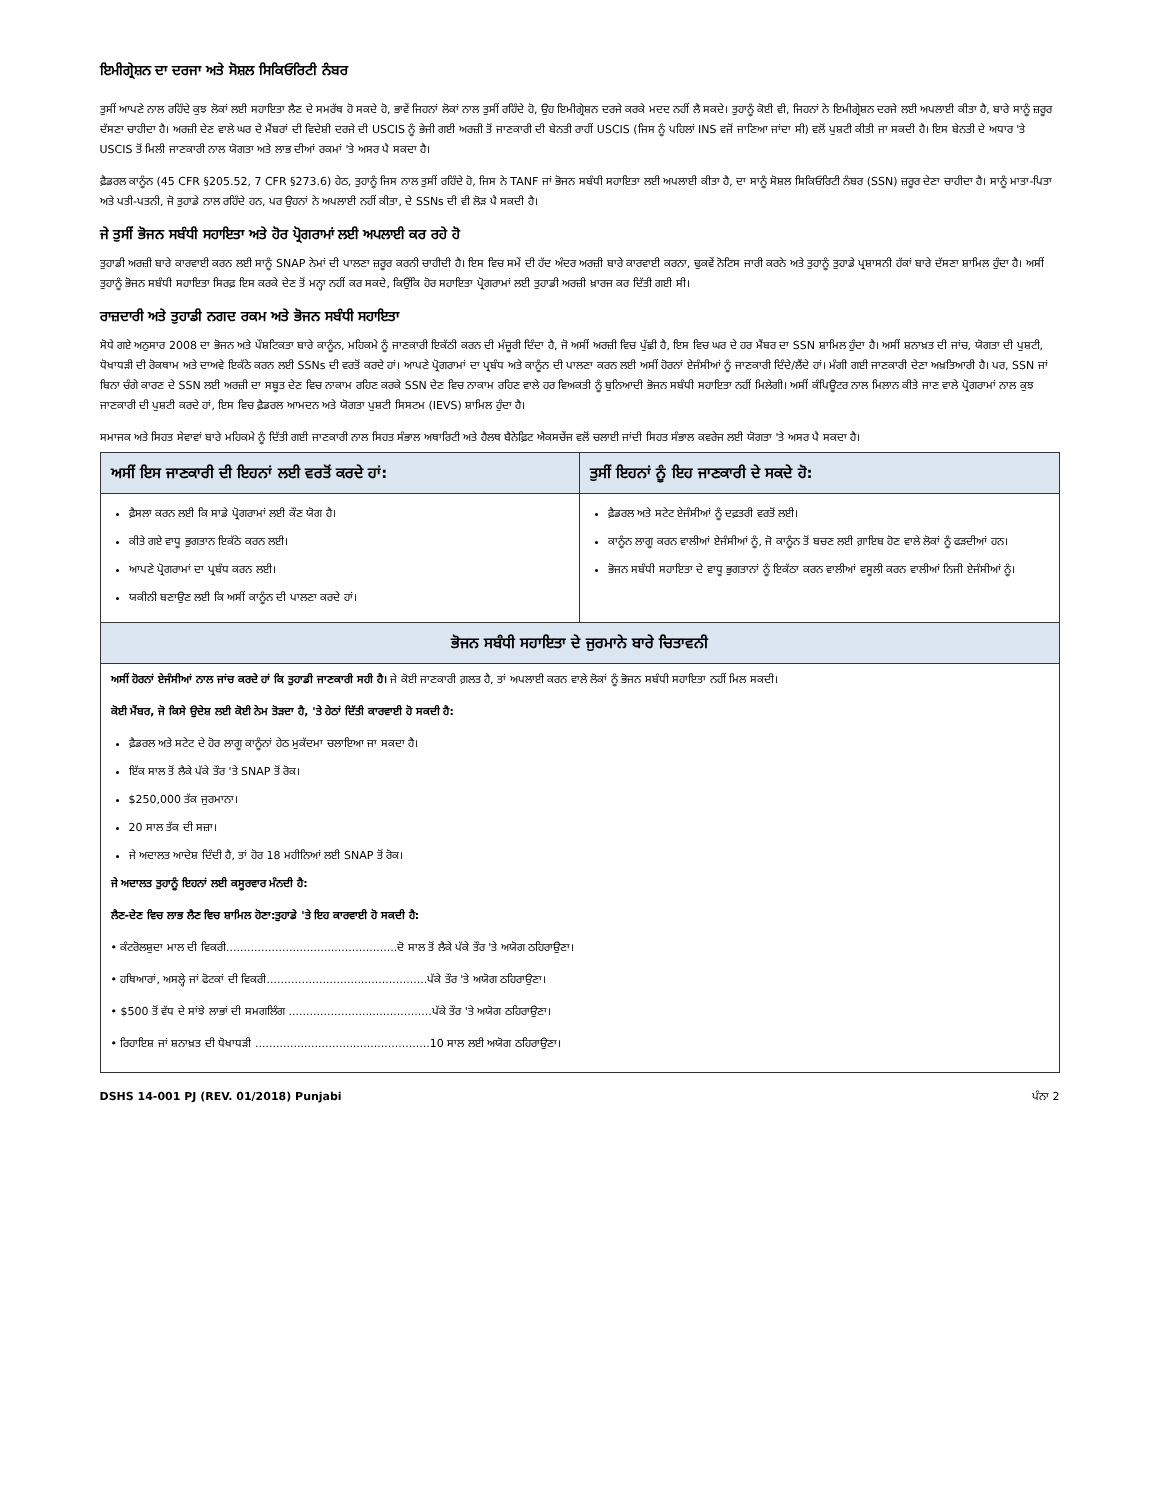ਇਮੀਗ੍ਰੇਸ਼ਨ ਦਾ ਦਰਜਾ ਅਤੇ ਸੋਸ਼ਲ ਸਿਕਿਓਰਿਟੀ ਨੰਬਰ
ਤੁਸੀਂ ਆਪਣੇ ਨਾਲ ਰਹਿੰਦੇ ਕੁਝ ਲੋਕਾਂ ਲਈ ਸਹਾਇਤਾ ਲੈਣ ਦੇ ਸਮਰੱਥ ਹੋ ਸਕਦੇ ਹੋ, ਭਾਵੇਂ ਜਿਹਨਾਂ ਲੋਕਾਂ ਨਾਲ ਤੁਸੀਂ ਰਹਿੰਦੇ ਹੋ, ਉਹ ਇਮੀਗ੍ਰੇਸ਼ਨ ਦਰਜੇ ਕਰਕੇ ਮਦਦ ਨਹੀਂ ਲੈ ਸਕਦੇ। ਤੁਹਾਨੂੰ ਕੋਈ ਵੀ, ਜਿਹਨਾਂ ਨੇ ਇਮੀਗ੍ਰੇਸ਼ਨ ਦਰਜੇ ਲਈ ਅਪਲਾਈ ਕੀਤਾ ਹੈ, ਬਾਰੇ ਸਾਨੂੰ ਜ਼ਰੂਰ ਦੱਸਣਾ ਚਾਹੀਦਾ ਹੈ। ਅਰਜ਼ੀ ਦੇਣ ਵਾਲੇ ਘਰ ਦੇ ਮੈਂਬਰਾਂ ਦੀ ਵਿਦੇਸ਼ੀ ਦਰਜੇ ਦੀ USCIS ਨੂੰ ਭੇਜੀ ਗਈ ਅਰਜ਼ੀ ਤੋਂ ਜਾਣਕਾਰੀ ਦੀ ਬੇਨਤੀ ਰਾਹੀਂ USCIS (ਜਿਸ ਨੂੰ ਪਹਿਲਾਂ INS ਵਜੋਂ ਜਾਣਿਆ ਜਾਂਦਾ ਸੀ) ਵਲੋਂ ਪੁਸ਼ਟੀ ਕੀਤੀ ਜਾ ਸਕਦੀ ਹੈ। ਇਸ ਬੇਨਤੀ ਦੇ ਅਧਾਰ 'ਤੇ USCIS ਤੋਂ ਮਿਲੀ ਜਾਣਕਾਰੀ ਨਾਲ ਯੋਗਤਾ ਅਤੇ ਲਾਭ ਦੀਆਂ ਰਕਮਾਂ 'ਤੇ ਅਸਰ ਪੈ ਸਕਦਾ ਹੈ।
ਫ਼ੈਡਰਲ ਕਾਨੂੰਨ (45 CFR §205.52, 7 CFR §273.6) ਹੇਠ, ਤੁਹਾਨੂੰ ਜਿਸ ਨਾਲ ਤੁਸੀਂ ਰਹਿੰਦੇ ਹੋ, ਜਿਸ ਨੇ TANF ਜਾਂ ਭੋਜਨ ਸਬੰਧੀ ਸਹਾਇਤਾ ਲਈ ਅਪਲਾਈ ਕੀਤਾ ਹੈ, ਦਾ ਸਾਨੂੰ ਸੋਸ਼ਲ ਸਿਕਿਓਰਿਟੀ ਨੰਬਰ (SSN) ਜ਼ਰੂਰ ਦੇਣਾ ਚਾਹੀਦਾ ਹੈ। ਸਾਨੂੰ ਮਾਤਾ-ਪਿਤਾ ਅਤੇ ਪਤੀ-ਪਤਨੀ, ਜੋ ਤੁਹਾਡੇ ਨਾਲ ਰਹਿੰਦੇ ਹਨ, ਪਰ ਉਹਨਾਂ ਨੇ ਅਪਲਾਈ ਨਹੀਂ ਕੀਤਾ, ਦੇ SSNs ਦੀ ਵੀ ਲੋੜ ਪੈ ਸਕਦੀ ਹੈ।
ਜੇ ਤੁਸੀਂ ਭੋਜਨ ਸਬੰਧੀ ਸਹਾਇਤਾ ਅਤੇ ਹੋਰ ਪ੍ਰੋਗਰਾਮਾਂ ਲਈ ਅਪਲਾਈ ਕਰ ਰਹੇ ਹੋ
ਤੁਹਾਡੀ ਅਰਜ਼ੀ ਬਾਰੇ ਕਾਰਵਾਈ ਕਰਨ ਲਈ ਸਾਨੂੰ SNAP ਨੇਮਾਂ ਦੀ ਪਾਲਣਾ ਜ਼ਰੂਰ ਕਰਨੀ ਚਾਹੀਦੀ ਹੈ। ਇਸ ਵਿਚ ਸਮੇਂ ਦੀ ਹੱਦ ਅੰਦਰ ਅਰਜ਼ੀ ਬਾਰੇ ਕਾਰਵਾਈ ਕਰਨਾ, ਢੁਕਵੇਂ ਨੋਟਿਸ ਜਾਰੀ ਕਰਨੇ ਅਤੇ ਤੁਹਾਨੂੰ ਤੁਹਾਡੇ ਪ੍ਰਸ਼ਾਸਨੀ ਹੱਕਾਂ ਬਾਰੇ ਦੱਸਣਾ ਸ਼ਾਮਿਲ ਹੁੰਦਾ ਹੈ। ਅਸੀਂ ਤੁਹਾਨੂੰ ਭੋਜਨ ਸਬੰਧੀ ਸਹਾਇਤਾ ਸਿਰਫ਼ ਇਸ ਕਰਕੇ ਦੇਣ ਤੋਂ ਮਨ੍ਹਾ ਨਹੀਂ ਕਰ ਸਕਦੇ, ਕਿਉਂਕਿ ਹੋਰ ਸਹਾਇਤਾ ਪ੍ਰੋਗਰਾਮਾਂ ਲਈ ਤੁਹਾਡੀ ਅਰਜ਼ੀ ਖ਼ਾਰਜ ਕਰ ਦਿੱਤੀ ਗਈ ਸੀ।
ਰਾਜ਼ਦਾਰੀ ਅਤੇ ਤੁਹਾਡੀ ਨਗਦ ਰਕਮ ਅਤੇ ਭੋਜਨ ਸਬੰਧੀ ਸਹਾਇਤਾ
ਸੋਧੇ ਗਏ ਅਨੁਸਾਰ 2008 ਦਾ ਭੋਜਨ ਅਤੇ ਪੌਸ਼ਟਿਕਤਾ ਬਾਰੇ ਕਾਨੂੰਨ, ਮਹਿਕਮੇ ਨੂੰ ਜਾਣਕਾਰੀ ਇਕੱਠੀ ਕਰਨ ਦੀ ਮੰਜ਼ੂਰੀ ਦਿੰਦਾ ਹੈ, ਜੋ ਅਸੀਂ ਅਰਜ਼ੀ ਵਿਚ ਪੁੱਛੀ ਹੈ, ਇਸ ਵਿਚ ਘਰ ਦੇ ਹਰ ਮੈਂਬਰ ਦਾ SSN ਸ਼ਾਮਿਲ ਹੁੰਦਾ ਹੈ। ਅਸੀਂ ਸ਼ਨਾਖ਼ਤ ਦੀ ਜਾਂਚ, ਯੋਗਤਾ ਦੀ ਪੁਸ਼ਟੀ, ਧੋਖਾਧੜੀ ਦੀ ਰੋਕਥਾਮ ਅਤੇ ਦਾਅਵੇ ਇਕੱਠੇ ਕਰਨ ਲਈ SSNs ਦੀ ਵਰਤੋਂ ਕਰਦੇ ਹਾਂ। ਆਪਣੇ ਪ੍ਰੋਗਰਾਮਾਂ ਦਾ ਪ੍ਰਬੰਧ ਅਤੇ ਕਾਨੂੰਨ ਦੀ ਪਾਲਣਾ ਕਰਨ ਲਈ ਅਸੀਂ ਹੋਰਨਾਂ ਏਜੰਸੀਆਂ ਨੂੰ ਜਾਣਕਾਰੀ ਦਿੰਦੇ/ਲੈਂਦੇ ਹਾਂ। ਮੰਗੀ ਗਈ ਜਾਣਕਾਰੀ ਦੇਣਾ ਅਖ਼ਤਿਆਰੀ ਹੈ। ਪਰ, SSN ਜਾਂ ਬਿਨਾ ਚੰਗੇ ਕਾਰਣ ਦੇ SSN ਲਈ ਅਰਜ਼ੀ ਦਾ ਸਬੂਤ ਦੇਣ ਵਿਚ ਨਾਕਾਮ ਰਹਿਣ ਕਰਕੇ SSN ਦੇਣ ਵਿਚ ਨਾਕਾਮ ਰਹਿਣ ਵਾਲੇ ਹਰ ਵਿਅਕਤੀ ਨੂੰ ਬੁਨਿਆਦੀ ਭੋਜਨ ਸਬੰਧੀ ਸਹਾਇਤਾ ਨਹੀਂ ਮਿਲੇਗੀ। ਅਸੀਂ ਕੰਪਿਊਟਰ ਨਾਲ ਮਿਲਾਨ ਕੀਤੇ ਜਾਣ ਵਾਲੇ ਪ੍ਰੋਗਰਾਮਾਂ ਨਾਲ ਕੁਝ ਜਾਣਕਾਰੀ ਦੀ ਪੁਸ਼ਟੀ ਕਰਦੇ ਹਾਂ, ਇਸ ਵਿਚ ਫ਼ੈਡਰਲ ਆਮਦਨ ਅਤੇ ਯੋਗਤਾ ਪੁਸ਼ਟੀ ਸਿਸਟਮ (IEVS) ਸ਼ਾਮਿਲ ਹੁੰਦਾ ਹੈ।
ਸਮਾਜਕ ਅਤੇ ਸਿਹਤ ਸੇਵਾਵਾਂ ਬਾਰੇ ਮਹਿਕਮੇ ਨੂੰ ਦਿੱਤੀ ਗਈ ਜਾਣਕਾਰੀ ਨਾਲ ਸਿਹਤ ਸੰਭਾਲ ਅਥਾਰਿਟੀ ਅਤੇ ਹੈਲਥ ਬੈਨੇਫ਼ਿਟ ਐਕਸਚੇਂਜ ਵਲੋਂ ਚਲਾਈ ਜਾਂਦੀ ਸਿਹਤ ਸੰਭਾਲ ਕਵਰੇਜ ਲਈ ਯੋਗਤਾ 'ਤੇ ਅਸਰ ਪੈ ਸਕਦਾ ਹੈ।
| ਅਸੀਂ ਇਸ ਜਾਣਕਾਰੀ ਦੀ ਇਹਨਾਂ ਲਈ ਵਰਤੋਂ ਕਰਦੇ ਹਾਂ: | ਤੁਸੀਂ ਇਹਨਾਂ ਨੂੰ ਇਹ ਜਾਣਕਾਰੀ ਦੇ ਸਕਦੇ ਹੋ: |
| --- | --- |
| ਫ਼ੈਸਲਾ ਕਰਨ ਲਈ ਕਿ ਸਾਡੇ ਪ੍ਰੋਗਰਾਮਾਂ ਲਈ ਕੌਣ ਯੋਗ ਹੈ। ਕੀਤੇ ਗਏ ਵਾਧੂ ਭੁਗਤਾਨ ਇਕੱਠੇ ਕਰਨ ਲਈ। ਆਪਣੇ ਪ੍ਰੋਗਰਾਮਾਂ ਦਾ ਪ੍ਰਬੰਧ ਕਰਨ ਲਈ। ਯਕੀਨੀ ਬਣਾਉਣ ਲਈ ਕਿ ਅਸੀਂ ਕਾਨੂੰਨ ਦੀ ਪਾਲਣਾ ਕਰਦੇ ਹਾਂ। | ਫ਼ੈਡਰਲ ਅਤੇ ਸਟੇਟ ਏਜੰਸੀਆਂ ਨੂੰ ਦਫ਼ਤਰੀ ਵਰਤੋਂ ਲਈ। ਕਾਨੂੰਨ ਲਾਗੂ ਕਰਨ ਵਾਲੀਆਂ ਏਜੰਸੀਆਂ ਨੂੰ, ਜੋ ਕਾਨੂੰਨ ਤੋਂ ਬਚਣ ਲਈ ਗ਼ਾਇਬ ਹੋਣ ਵਾਲੇ ਲੋਕਾਂ ਨੂੰ ਫੜਦੀਆਂ ਹਨ। ਭੋਜਨ ਸਬੰਧੀ ਸਹਾਇਤਾ ਦੇ ਵਾਧੂ ਭੁਗਤਾਨਾਂ ਨੂੰ ਇਕੱਠਾ ਕਰਨ ਵਾਲੀਆਂ ਵਸੂਲੀ ਕਰਨ ਵਾਲੀਆਂ ਨਿਜੀ ਏਜੰਸੀਆਂ ਨੂੰ। |
| ਭੋਜਨ ਸਬੰਧੀ ਸਹਾਇਤਾ ਦੇ ਜੁਰਮਾਨੇ ਬਾਰੇ ਚਿਤਾਵਨੀ | |
| ਅਸੀਂ ਹੋਰਨਾਂ ਏਜੰਸੀਆਂ ਨਾਲ ਜਾਂਚ ਕਰਦੇ ਹਾਂ ਕਿ ਤੁਹਾਡੀ ਜਾਣਕਾਰੀ ਸਹੀ ਹੈ। ਜੇ ਕੋਈ ਜਾਣਕਾਰੀ ਗ਼ਲਤ ਹੈ, ਤਾਂ ਅਪਲਾਈ ਕਰਨ ਵਾਲੇ ਲੋਕਾਂ ਨੂੰ ਭੋਜਨ ਸਬੰਧੀ ਸਹਾਇਤਾ ਨਹੀਂ ਮਿਲ ਸਕਦੀ। ਕੋਈ ਮੈਂਬਰ, ਜੋ ਕਿਸੇ ਉਦੇਸ਼ ਲਈ ਕੋਈ ਨੇਮ ਤੋੜਦਾ ਹੈ, 'ਤੇ ਹੇਠਾਂ ਦਿੱਤੀ ਕਾਰਵਾਈ ਹੋ ਸਕਦੀ ਹੈ: ਫ਼ੈਡਰਲ ਅਤੇ ਸਟੇਟ ਦੇ ਹੋਰ ਲਾਗੂ ਕਾਨੂੰਨਾਂ ਹੇਠ ਮੁਕੱਦਮਾ ਚਲਾਇਆ ਜਾ ਸਕਦਾ ਹੈ। ਇੱਕ ਸਾਲ ਤੋਂ ਲੈਕੇ ਪੱਕੇ ਤੌਰ 'ਤੇ SNAP ਤੋਂ ਰੋਕ। $250,000 ਤੱਕ ਜੁਰਮਾਨਾ। 20 ਸਾਲ ਤੱਕ ਦੀ ਸਜ਼ਾ। ਜੇ ਅਦਾਲਤ ਆਦੇਸ਼ ਦਿੰਦੀ ਹੈ, ਤਾਂ ਹੋਰ 18 ਮਹੀਨਿਆਂ ਲਈ SNAP ਤੋਂ ਰੋਕ। ਜੇ ਅਦਾਲਤ ਤੁਹਾਨੂੰ ਇਹਨਾਂ ਲਈ ਕਸੂਰਵਾਰ ਮੰਨਦੀ ਹੈ: ਲੈਣ-ਦੇਣ ਵਿਚ ਲਾਭ ਲੈਣ ਵਿਚ ਸ਼ਾਮਿਲ ਹੋਣਾ: ਤੁਹਾਡੇ 'ਤੇ ਇਹ ਕਾਰਵਾਈ ਹੋ ਸਕਦੀ ਹੈ: • ਕੰਟਰੋਲਸ਼ੁਦਾ ਮਾਲ ਦੀ ਵਿਕਰੀ.................................................ਦੋ ਸਾਲ ਤੋਂ ਲੈਕੇ ਪੱਕੇ ਤੌਰ 'ਤੇ ਅਯੋਗ ਠਹਿਰਾਉਣਾ। • ਹਥਿਆਰਾਂ, ਅਸਲ੍ਹੇ ਜਾਂ ਫੋਟਕਾਂ ਦੀ ਵਿਕਰੀ..............................................ਪੱਕੇ ਤੌਰ 'ਤੇ ਅਯੋਗ ਠਹਿਰਾਉਣਾ। • $500 ਤੋਂ ਵੱਧ ਦੇ ਸਾਂਝੇ ਲਾਭਾਂ ਦੀ ਸਮਗਲਿੰਗ .........................................ਪੱਕੇ ਤੌਰ 'ਤੇ ਅਯੋਗ ਠਹਿਰਾਉਣਾ। • ਰਿਹਾਇਸ਼ ਜਾਂ ਸ਼ਨਾਖ਼ਤ ਦੀ ਧੋਖਾਧੜੀ ..................................................10 ਸਾਲ ਲਈ ਅਯੋਗ ਠਹਿਰਾਉਣਾ। | |
DSHS 14-001 PJ (REV. 01/2018) Punjabi ਪੰਨਾ 2